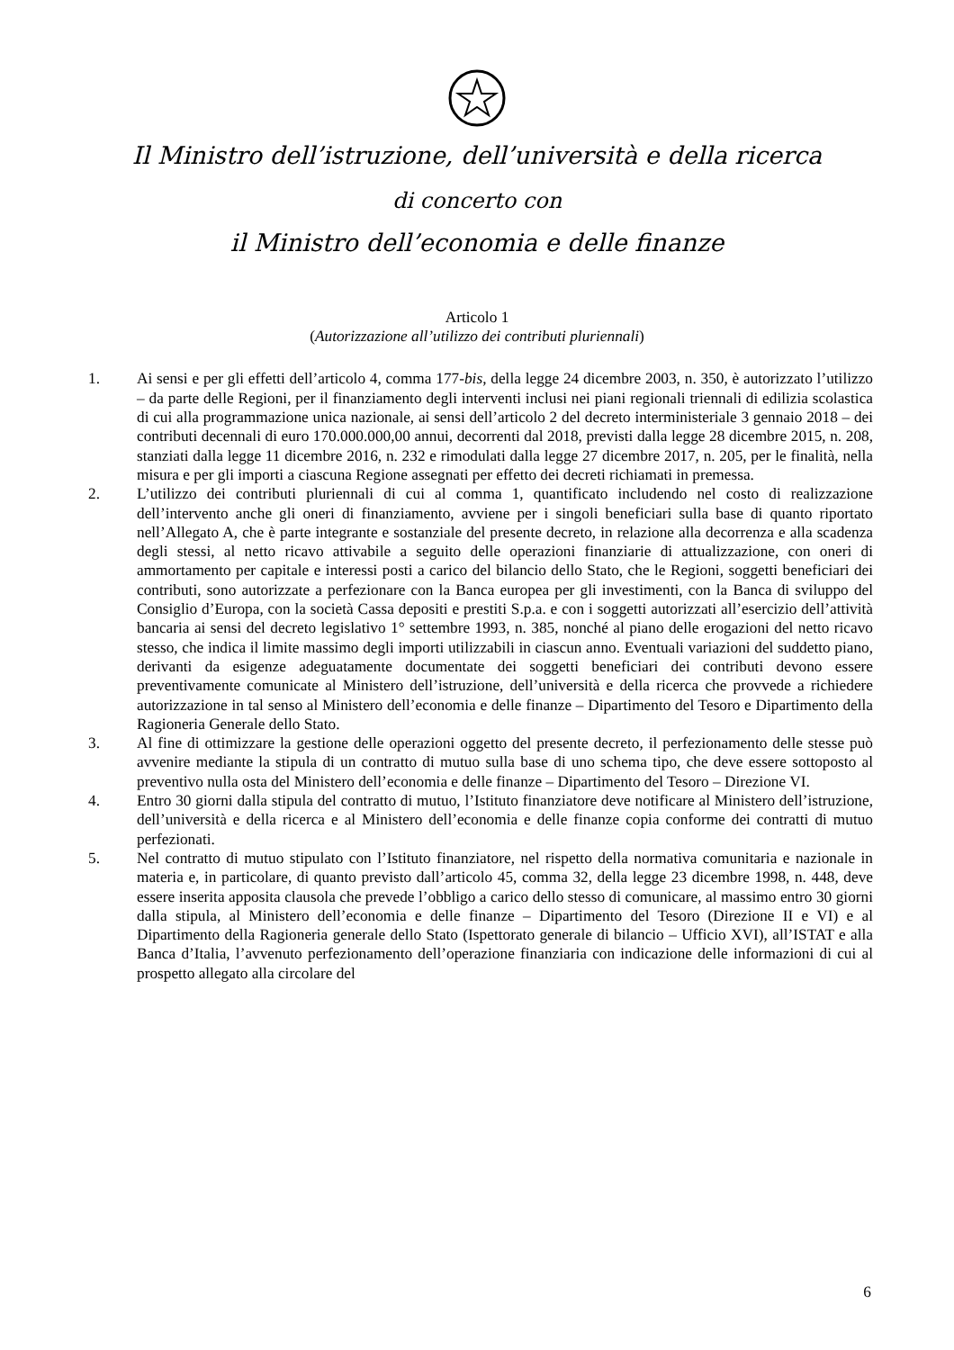Il Ministro dell’istruzione, dell’università e della ricerca
di concerto con
il Ministro dell’economia e delle finanze
Articolo 1
(Autorizzazione all’utilizzo dei contributi pluriennali)
1. Ai sensi e per gli effetti dell’articolo 4, comma 177-bis, della legge 24 dicembre 2003, n. 350, è autorizzato l’utilizzo – da parte delle Regioni, per il finanziamento degli interventi inclusi nei piani regionali triennali di edilizia scolastica di cui alla programmazione unica nazionale, ai sensi dell’articolo 2 del decreto interministeriale 3 gennaio 2018 – dei contributi decennali di euro 170.000.000,00 annui, decorrenti dal 2018, previsti dalla legge 28 dicembre 2015, n. 208, stanziati dalla legge 11 dicembre 2016, n. 232 e rimodulati dalla legge 27 dicembre 2017, n. 205, per le finalità, nella misura e per gli importi a ciascuna Regione assegnati per effetto dei decreti richiamati in premessa.
2. L’utilizzo dei contributi pluriennali di cui al comma 1, quantificato includendo nel costo di realizzazione dell’intervento anche gli oneri di finanziamento, avviene per i singoli beneficiari sulla base di quanto riportato nell’Allegato A, che è parte integrante e sostanziale del presente decreto, in relazione alla decorrenza e alla scadenza degli stessi, al netto ricavo attivabile a seguito delle operazioni finanziarie di attualizzazione, con oneri di ammortamento per capitale e interessi posti a carico del bilancio dello Stato, che le Regioni, soggetti beneficiari dei contributi, sono autorizzate a perfezionare con la Banca europea per gli investimenti, con la Banca di sviluppo del Consiglio d’Europa, con la società Cassa depositi e prestiti S.p.a. e con i soggetti autorizzati all’esercizio dell’attività bancaria ai sensi del decreto legislativo 1° settembre 1993, n. 385, nonché al piano delle erogazioni del netto ricavo stesso, che indica il limite massimo degli importi utilizzabili in ciascun anno. Eventuali variazioni del suddetto piano, derivanti da esigenze adeguatamente documentate dei soggetti beneficiari dei contributi devono essere preventivamente comunicate al Ministero dell’istruzione, dell’università e della ricerca che provvede a richiedere autorizzazione in tal senso al Ministero dell’economia e delle finanze – Dipartimento del Tesoro e Dipartimento della Ragioneria Generale dello Stato.
3. Al fine di ottimizzare la gestione delle operazioni oggetto del presente decreto, il perfezionamento delle stesse può avvenire mediante la stipula di un contratto di mutuo sulla base di uno schema tipo, che deve essere sottoposto al preventivo nulla osta del Ministero dell’economia e delle finanze – Dipartimento del Tesoro – Direzione VI.
4. Entro 30 giorni dalla stipula del contratto di mutuo, l’Istituto finanziatore deve notificare al Ministero dell’istruzione, dell’università e della ricerca e al Ministero dell’economia e delle finanze copia conforme dei contratti di mutuo perfezionati.
5. Nel contratto di mutuo stipulato con l’Istituto finanziatore, nel rispetto della normativa comunitaria e nazionale in materia e, in particolare, di quanto previsto dall’articolo 45, comma 32, della legge 23 dicembre 1998, n. 448, deve essere inserita apposita clausola che prevede l’obbligo a carico dello stesso di comunicare, al massimo entro 30 giorni dalla stipula, al Ministero dell’economia e delle finanze – Dipartimento del Tesoro (Direzione II e VI) e al Dipartimento della Ragioneria generale dello Stato (Ispettorato generale di bilancio – Ufficio XVI), all’ISTAT e alla Banca d’Italia, l’avvenuto perfezionamento dell’operazione finanziaria con indicazione delle informazioni di cui al prospetto allegato alla circolare del
6